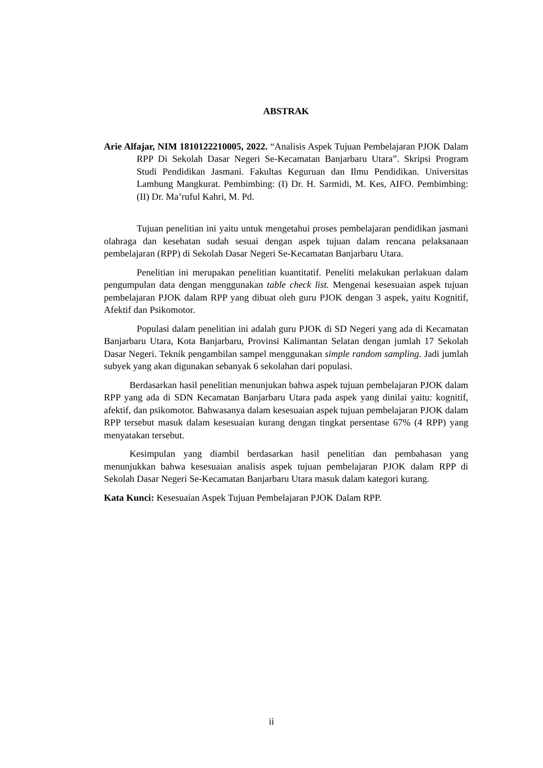ABSTRAK
Arie Alfajar, NIM 1810122210005, 2022. “Analisis Aspek Tujuan Pembelajaran PJOK Dalam RPP Di Sekolah Dasar Negeri Se-Kecamatan Banjarbaru Utara”. Skripsi Program Studi Pendidikan Jasmani. Fakultas Keguruan dan Ilmu Pendidikan. Universitas Lambung Mangkurat. Pembimbing: (I) Dr. H. Sarmidi, M. Kes, AIFO. Pembimbing: (II) Dr. Ma’ruful Kahri, M. Pd.
Tujuan penelitian ini yaitu untuk mengetahui proses pembelajaran pendidikan jasmani olahraga dan kesehatan sudah sesuai dengan aspek tujuan dalam rencana pelaksanaan pembelajaran (RPP) di Sekolah Dasar Negeri Se-Kecamatan Banjarbaru Utara.
Penelitian ini merupakan penelitian kuantitatif. Peneliti melakukan perlakuan dalam pengumpulan data dengan menggunakan table check list. Mengenai kesesuaian aspek tujuan pembelajaran PJOK dalam RPP yang dibuat oleh guru PJOK dengan 3 aspek, yaitu Kognitif, Afektif dan Psikomotor.
Populasi dalam penelitian ini adalah guru PJOK di SD Negeri yang ada di Kecamatan Banjarbaru Utara, Kota Banjarbaru, Provinsi Kalimantan Selatan dengan jumlah 17 Sekolah Dasar Negeri. Teknik pengambilan sampel menggunakan simple random sampling. Jadi jumlah subyek yang akan digunakan sebanyak 6 sekolahan dari populasi.
Berdasarkan hasil penelitian menunjukan bahwa aspek tujuan pembelajaran PJOK dalam RPP yang ada di SDN Kecamatan Banjarbaru Utara pada aspek yang dinilai yaitu: kognitif, afektif, dan psikomotor. Bahwasanya dalam kesesuaian aspek tujuan pembelajaran PJOK dalam RPP tersebut masuk dalam kesesuaian kurang dengan tingkat persentase 67% (4 RPP) yang menyatakan tersebut.
Kesimpulan yang diambil berdasarkan hasil penelitian dan pembahasan yang menunjukkan bahwa kesesuaian analisis aspek tujuan pembelajaran PJOK dalam RPP di Sekolah Dasar Negeri Se-Kecamatan Banjarbaru Utara masuk dalam kategori kurang.
Kata Kunci: Kesesuaian Aspek Tujuan Pembelajaran PJOK Dalam RPP.
ii